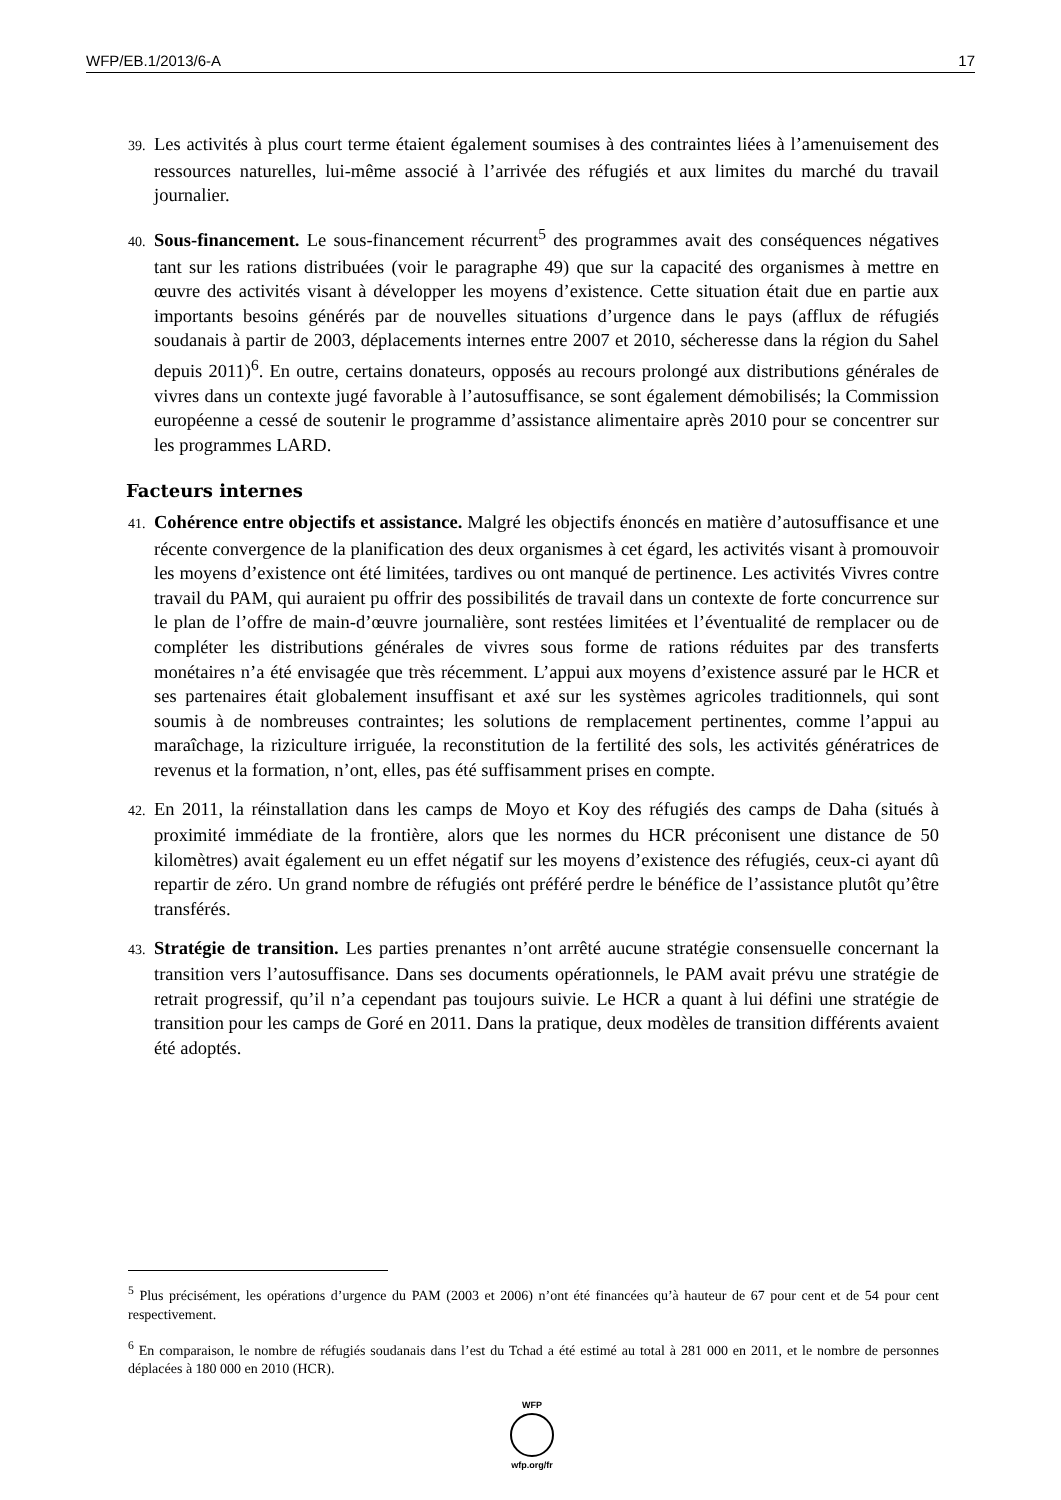WFP/EB.1/2013/6-A 17
39. Les activités à plus court terme étaient également soumises à des contraintes liées à l’amenuisement des ressources naturelles, lui-même associé à l’arrivée des réfugiés et aux limites du marché du travail journalier.
40. Sous-financement. Le sous-financement récurrent<sup>5</sup> des programmes avait des conséquences négatives tant sur les rations distribuées (voir le paragraphe 49) que sur la capacité des organismes à mettre en œuvre des activités visant à développer les moyens d’existence. Cette situation était due en partie aux importants besoins générés par de nouvelles situations d’urgence dans le pays (afflux de réfugiés soudanais à partir de 2003, déplacements internes entre 2007 et 2010, sécheresse dans la région du Sahel depuis 2011)<sup>6</sup>. En outre, certains donateurs, opposés au recours prolongé aux distributions générales de vivres dans un contexte jugé favorable à l’autosuffisance, se sont également démobilisés; la Commission européenne a cessé de soutenir le programme d’assistance alimentaire après 2010 pour se concentrer sur les programmes LARD.
Facteurs internes
41. Cohérence entre objectifs et assistance. Malgré les objectifs énoncés en matière d’autosuffisance et une récente convergence de la planification des deux organismes à cet égard, les activités visant à promouvoir les moyens d’existence ont été limitées, tardives ou ont manqué de pertinence. Les activités Vivres contre travail du PAM, qui auraient pu offrir des possibilités de travail dans un contexte de forte concurrence sur le plan de l’offre de main-d’œuvre journalière, sont restées limitées et l’éventualité de remplacer ou de compléter les distributions générales de vivres sous forme de rations réduites par des transferts monétaires n’a été envisagée que très récemment. L’appui aux moyens d’existence assuré par le HCR et ses partenaires était globalement insuffisant et axé sur les systèmes agricoles traditionnels, qui sont soumis à de nombreuses contraintes; les solutions de remplacement pertinentes, comme l’appui au maraîchage, la riziculture irriguée, la reconstitution de la fertilité des sols, les activités génératrices de revenus et la formation, n’ont, elles, pas été suffisamment prises en compte.
42. En 2011, la réinstallation dans les camps de Moyo et Koy des réfugiés des camps de Daha (situés à proximité immédiate de la frontière, alors que les normes du HCR préconisent une distance de 50 kilomètres) avait également eu un effet négatif sur les moyens d’existence des réfugiés, ceux-ci ayant dû repartir de zéro. Un grand nombre de réfugiés ont préféré perdre le bénéfice de l’assistance plutôt qu’être transférés.
43. Stratégie de transition. Les parties prenantes n’ont arrêté aucune stratégie consensuelle concernant la transition vers l’autosuffisance. Dans ses documents opérationnels, le PAM avait prévu une stratégie de retrait progressif, qu’il n’a cependant pas toujours suivie. Le HCR a quant à lui défini une stratégie de transition pour les camps de Goré en 2011. Dans la pratique, deux modèles de transition différents avaient été adoptés.
<sup>5</sup> Plus précisément, les opérations d’urgence du PAM (2003 et 2006) n’ont été financées qu’à hauteur de 67 pour cent et de 54 pour cent respectivement.
<sup>6</sup> En comparaison, le nombre de réfugiés soudanais dans l’est du Tchad a été estimé au total à 281 000 en 2011, et le nombre de personnes déplacées à 180 000 en 2010 (HCR).
WFP
wfp.org/fr